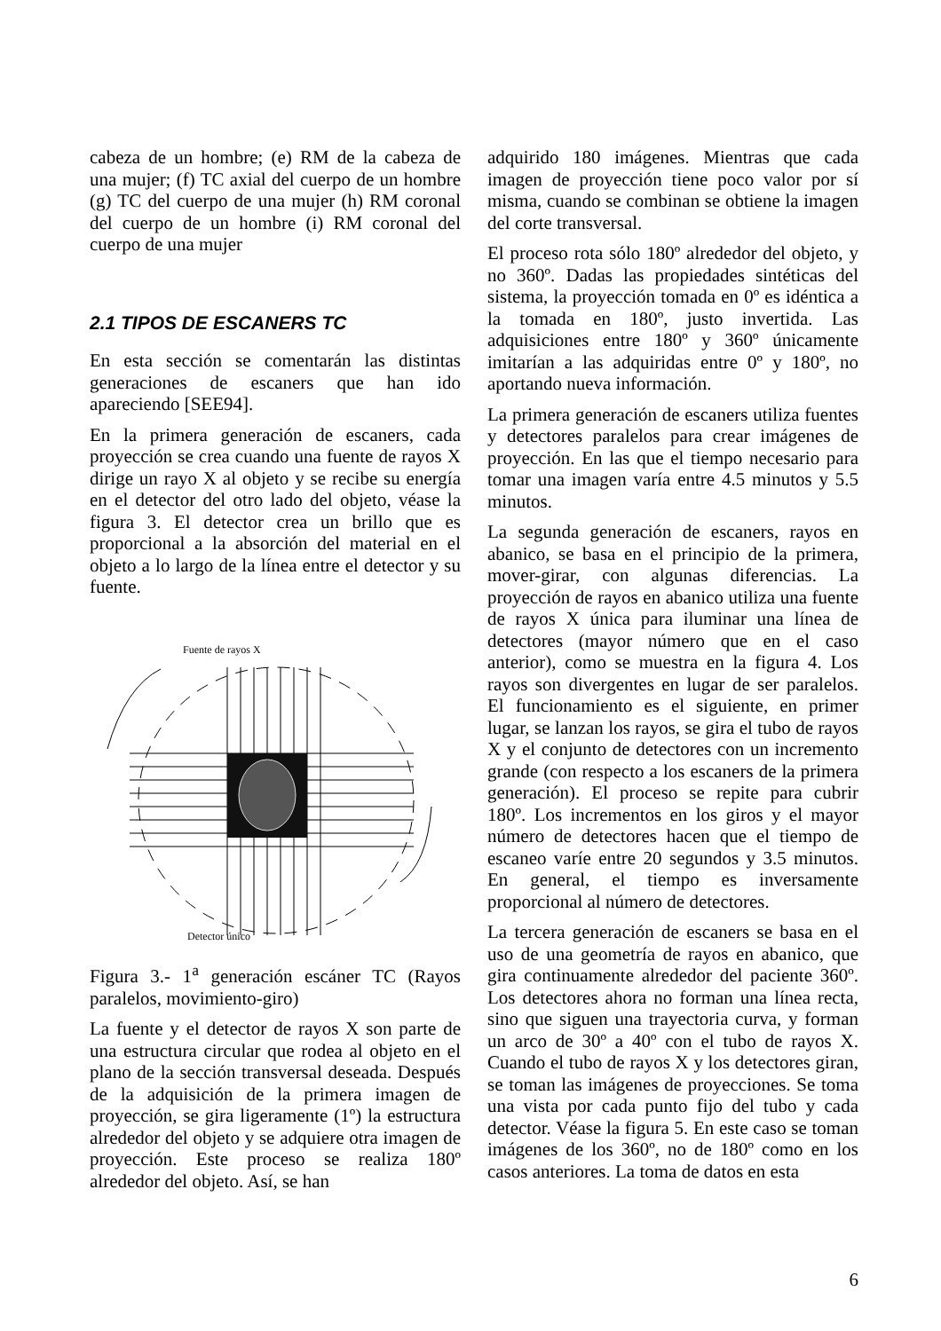cabeza de un hombre; (e) RM de la cabeza de una mujer; (f) TC axial del cuerpo de un hombre (g) TC del cuerpo de una mujer (h) RM coronal del cuerpo de un hombre (i) RM coronal del cuerpo de una mujer
2.1 TIPOS DE ESCANERS TC
En esta sección se comentarán las distintas generaciones de escaners que han ido apareciendo [SEE94].
En la primera generación de escaners, cada proyección se crea cuando una fuente de rayos X dirige un rayo X al objeto y se recibe su energía en el detector del otro lado del objeto, véase la figura 3. El detector crea un brillo que es proporcional a la absorción del material en el objeto a lo largo de la línea entre el detector y su fuente.
Fuente de rayos X
Detector único
Figura 3.- 1<sup>a</sup> generación escáner TC (Rayos paralelos, movimiento-giro)
La fuente y el detector de rayos X son parte de una estructura circular que rodea al objeto en el plano de la sección transversal deseada. Después de la adquisición de la primera imagen de proyección, se gira ligeramente (1º) la estructura alrededor del objeto y se adquiere otra imagen de proyección. Este proceso se realiza 180º alrededor del objeto. Así, se han
adquirido 180 imágenes. Mientras que cada imagen de proyección tiene poco valor por sí misma, cuando se combinan se obtiene la imagen del corte transversal.
El proceso rota sólo 180º alrededor del objeto, y no 360º. Dadas las propiedades sintéticas del sistema, la proyección tomada en 0º es idéntica a la tomada en 180º, justo invertida. Las adquisiciones entre 180º y 360º únicamente imitarían a las adquiridas entre 0º y 180º, no aportando nueva información.
La primera generación de escaners utiliza fuentes y detectores paralelos para crear imágenes de proyección. En las que el tiempo necesario para tomar una imagen varía entre 4.5 minutos y 5.5 minutos.
La segunda generación de escaners, rayos en abanico, se basa en el principio de la primera, mover-girar, con algunas diferencias. La proyección de rayos en abanico utiliza una fuente de rayos X única para iluminar una línea de detectores (mayor número que en el caso anterior), como se muestra en la figura 4. Los rayos son divergentes en lugar de ser paralelos. El funcionamiento es el siguiente, en primer lugar, se lanzan los rayos, se gira el tubo de rayos X y el conjunto de detectores con un incremento grande (con respecto a los escaners de la primera generación). El proceso se repite para cubrir 180º. Los incrementos en los giros y el mayor número de detectores hacen que el tiempo de escaneo varíe entre 20 segundos y 3.5 minutos. En general, el tiempo es inversamente proporcional al número de detectores.
La tercera generación de escaners se basa en el uso de una geometría de rayos en abanico, que gira continuamente alrededor del paciente 360º. Los detectores ahora no forman una línea recta, sino que siguen una trayectoria curva, y forman un arco de 30º a 40º con el tubo de rayos X. Cuando el tubo de rayos X y los detectores giran, se toman las imágenes de proyecciones. Se toma una vista por cada punto fijo del tubo y cada detector. Véase la figura 5. En este caso se toman imágenes de los 360º, no de 180º como en los casos anteriores. La toma de datos en esta
6